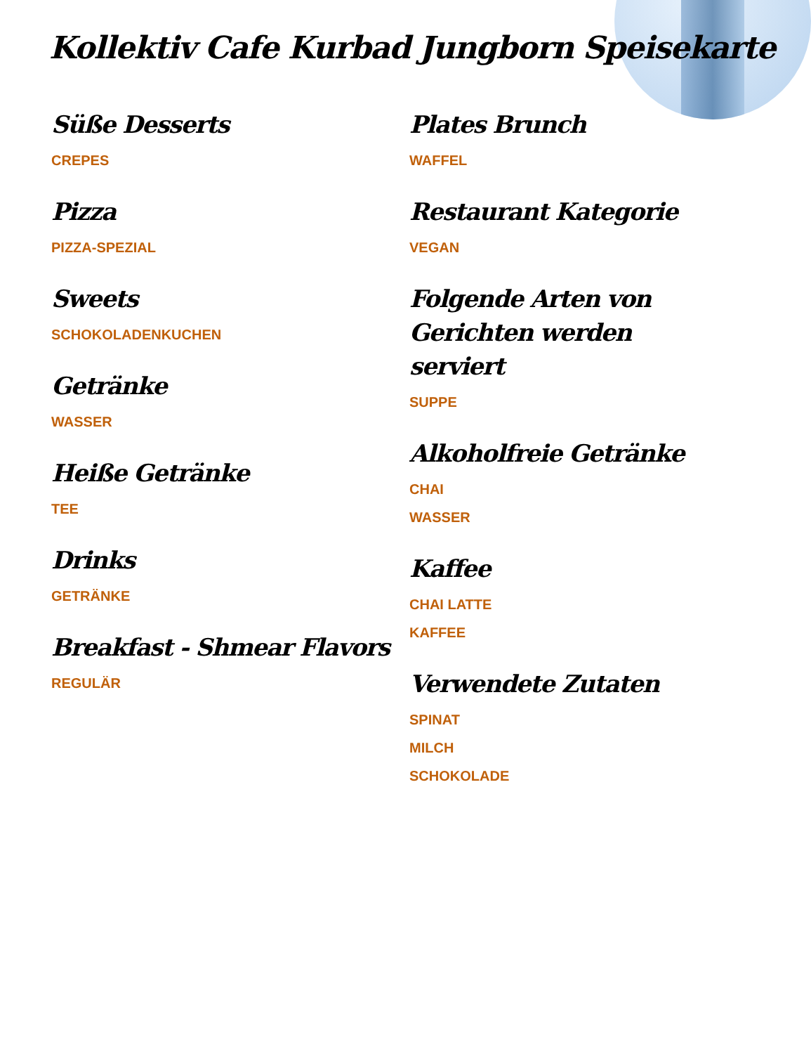Kollektiv Cafe Kurbad Jungborn Speisekarte
Süße Desserts
CREPES
Pizza
PIZZA-SPEZIAL
Sweets
SCHOKOLADENKUCHEN
Getränke
WASSER
Heiße Getränke
TEE
Drinks
GETRÄNKE
Breakfast - Shmear Flavors
REGULÄR
Plates Brunch
WAFFEL
Restaurant Kategorie
VEGAN
Folgende Arten von Gerichten werden serviert
SUPPE
Alkoholfreie Getränke
CHAI
WASSER
Kaffee
CHAI LATTE
KAFFEE
Verwendete Zutaten
SPINAT
MILCH
SCHOKOLADE